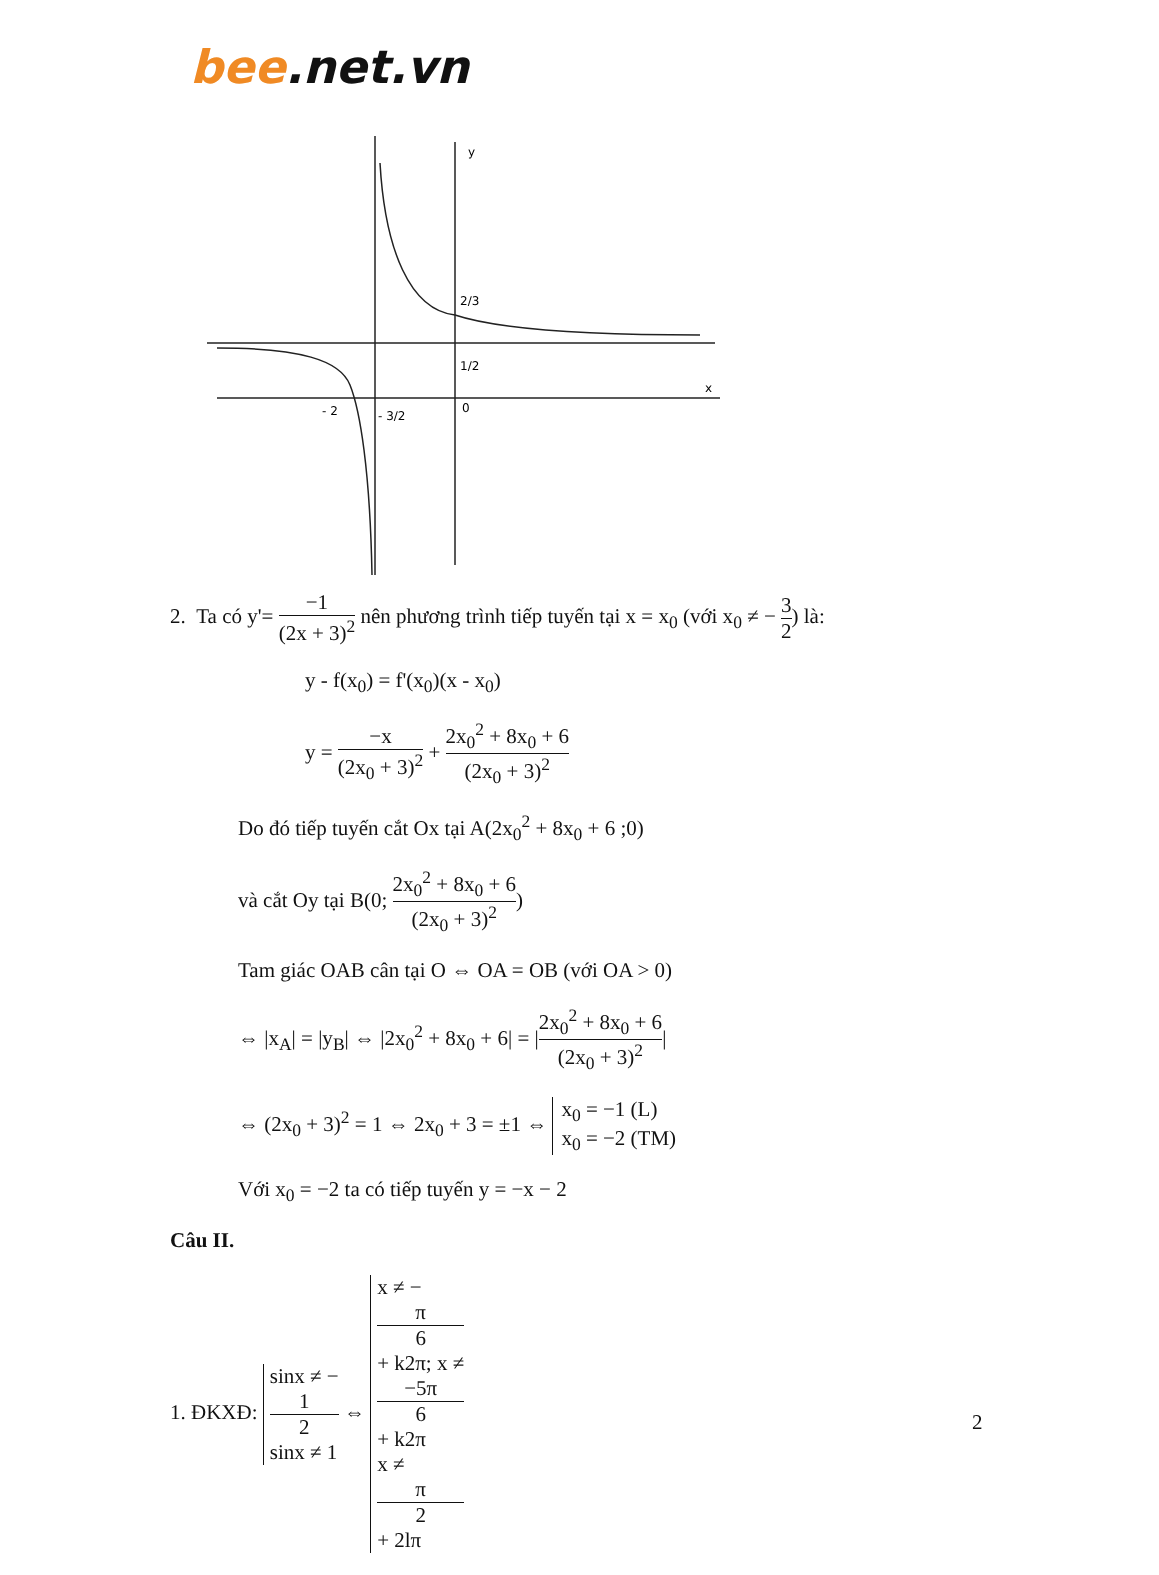bee.net.vn
y
x
0
- 2
- 3/2
1/2
2/3
2. Ta có y'= −1 (2x + 3)<sup>2</sup> nên phương trình tiếp tuyến tại x = x<sub>0</sub> (với x<sub>0</sub> ≠ − 3 2) là:
y - f(x<sub>0</sub>) = f'(x<sub>0</sub>)(x - x<sub>0</sub>)
y = −x (2x<sub>0</sub> + 3)<sup>2</sup> + 2x<sub>0</sub><sup>2</sup> + 8x<sub>0</sub> + 6 (2x<sub>0</sub> + 3)<sup>2</sup>
Do đó tiếp tuyến cắt Ox tại A(2x<sub>0</sub><sup>2</sup> + 8x<sub>0</sub> + 6 ;0)
và cắt Oy tại B(0; 2x<sub>0</sub><sup>2</sup> + 8x<sub>0</sub> + 6 (2x<sub>0</sub> + 3)<sup>2</sup>)
Tam giác OAB cân tại O ⇔ OA = OB (với OA > 0)
⇔ |x<sub>A</sub>| = |y<sub>B</sub>| ⇔ |2x<sub>0</sub><sup>2</sup> + 8x<sub>0</sub> + 6| = |2x<sub>0</sub><sup>2</sup> + 8x<sub>0</sub> + 6 (2x<sub>0</sub> + 3)<sup>2</sup>|
⇔ (2x<sub>0</sub> + 3)<sup>2</sup> = 1 ⇔ 2x<sub>0</sub> + 3 = ±1 ⇔ x<sub>0</sub> = −1 (L) x<sub>0</sub> = −2 (TM)
Với x<sub>0</sub> = −2 ta có tiếp tuyến y = −x − 2
Câu II.
1. ĐKXĐ: sinx ≠ −
1
2 sinx ≠ 1 ⇔ x ≠ −
π
6
+ k2π; x ≠
−5π
6
+ k2π x ≠
π
2
+ 2lπ
2